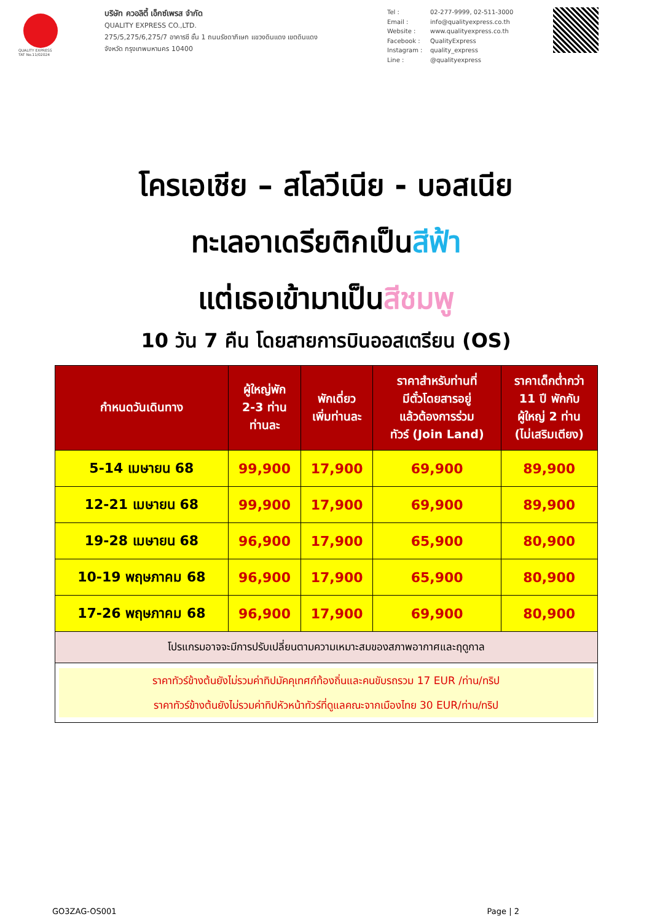QUALITY EXPRESS
TAT No.11/02024
บริษัท ควอลิตี้ เอ็กซ์เพรส จำกัด
QUALITY EXPRESS CO.,LTD.
275/5,275/6,275/7 อาคารซี ชั้น 1 ถนนรัชดาภิเษก แขวงดินแดง เขตดินแดง
จังหวัด กรุงเทพมหานคร 10400
Tel : 02-277-9999, 02-511-3000 Email : info@qualityexpress.co.th Website : www.qualityexpress.co.th Facebook : QualityExpress Instagram : quality_express Line : @qualityexpress
โครเอเชีย – สโลวีเนีย - บอสเนีย
ทะเลอาเดรียติกเป็นสีฟ้า
แต่เธอเข้ามาเป็นสีชมพู
10 วัน 7 คืน โดยสายการบินออสเตรียน (OS)
| กำหนดวันเดินทาง | ผู้ใหญ่พัก 2-3 ท่าน ท่านละ | พักเดี่ยว เพิ่มท่านละ | ราคาสำหรับท่านที่ มีตั๋วโดยสารอยู่ แล้วต้องการร่วม ทัวร์ (Join Land) | ราคาเด็กต่ำกว่า 11 ปี พักกับ ผู้ใหญ่ 2 ท่าน (ไม่เสริมเตียง) |
| --- | --- | --- | --- | --- |
| 5-14 เมษายน 68 | 99,900 | 17,900 | 69,900 | 89,900 |
| 12-21 เมษายน 68 | 99,900 | 17,900 | 69,900 | 89,900 |
| 19-28 เมษายน 68 | 96,900 | 17,900 | 65,900 | 80,900 |
| 10-19 พฤษภาคม 68 | 96,900 | 17,900 | 65,900 | 80,900 |
| 17-26 พฤษภาคม 68 | 96,900 | 17,900 | 69,900 | 80,900 |
| โปรแกรมอาจจะมีการปรับเปลี่ยนตามความเหมาะสมของสภาพอากาศและฤดูกาล | | | | |
| ราคาทัวร์ข้างต้นยังไม่รวมค่าทิปมัคคุเทศก์ท้องถิ่นและคนขับรถรวม 17 EUR /ท่าน/ทริป ราคาทัวร์ข้างต้นยังไม่รวมค่าทิปหัวหน้าทัวร์ที่ดูแลคณะจากเมืองไทย 30 EUR/ท่าน/ทริป | | | | |
GO3ZAG-OS001 Page | 2